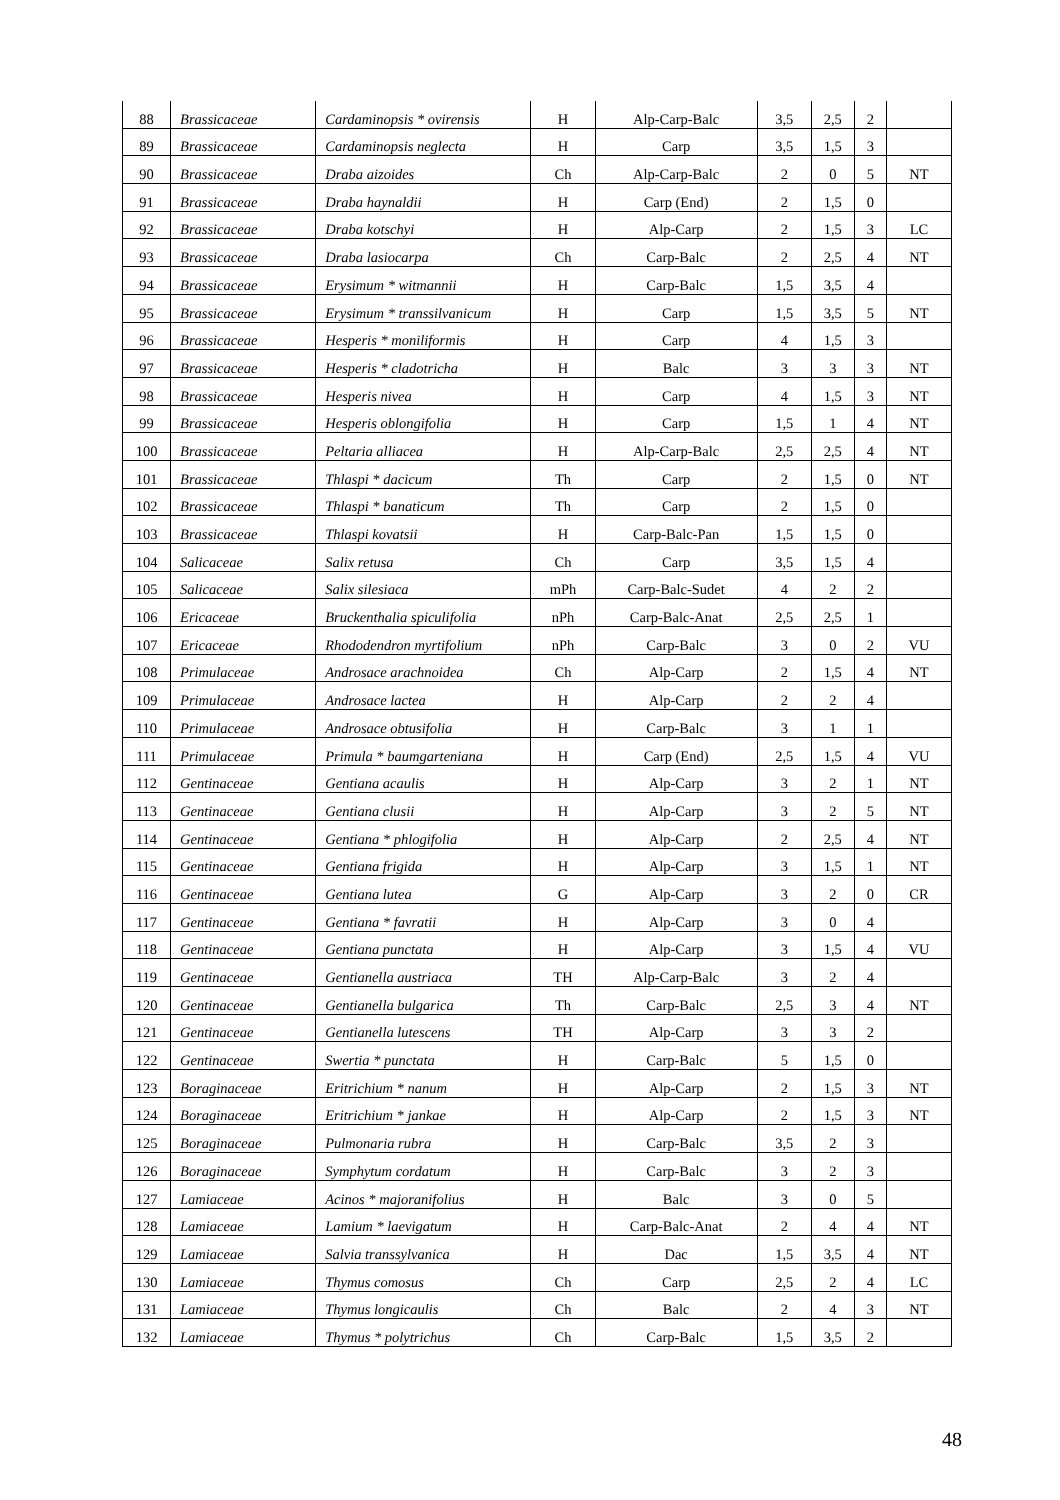| 88 | Brassicaceae | Cardaminopsis * ovirensis | H | Alp-Carp-Balc | 3,5 | 2,5 | 2 | |
| 89 | Brassicaceae | Cardaminopsis neglecta | H | Carp | 3,5 | 1,5 | 3 | |
| 90 | Brassicaceae | Draba aizoides | Ch | Alp-Carp-Balc | 2 | 0 | 5 | NT |
| 91 | Brassicaceae | Draba haynaldii | H | Carp (End) | 2 | 1,5 | 0 | |
| 92 | Brassicaceae | Draba kotschyi | H | Alp-Carp | 2 | 1,5 | 3 | LC |
| 93 | Brassicaceae | Draba lasiocarpa | Ch | Carp-Balc | 2 | 2,5 | 4 | NT |
| 94 | Brassicaceae | Erysimum * witmannii | H | Carp-Balc | 1,5 | 3,5 | 4 | |
| 95 | Brassicaceae | Erysimum * transsilvanicum | H | Carp | 1,5 | 3,5 | 5 | NT |
| 96 | Brassicaceae | Hesperis * moniliformis | H | Carp | 4 | 1,5 | 3 | |
| 97 | Brassicaceae | Hesperis * cladotricha | H | Balc | 3 | 3 | 3 | NT |
| 98 | Brassicaceae | Hesperis nivea | H | Carp | 4 | 1,5 | 3 | NT |
| 99 | Brassicaceae | Hesperis oblongifolia | H | Carp | 1,5 | 1 | 4 | NT |
| 100 | Brassicaceae | Peltaria alliacea | H | Alp-Carp-Balc | 2,5 | 2,5 | 4 | NT |
| 101 | Brassicaceae | Thlaspi * dacicum | Th | Carp | 2 | 1,5 | 0 | NT |
| 102 | Brassicaceae | Thlaspi * banaticum | Th | Carp | 2 | 1,5 | 0 | |
| 103 | Brassicaceae | Thlaspi kovatsii | H | Carp-Balc-Pan | 1,5 | 1,5 | 0 | |
| 104 | Salicaceae | Salix retusa | Ch | Carp | 3,5 | 1,5 | 4 | |
| 105 | Salicaceae | Salix silesiaca | mPh | Carp-Balc-Sudet | 4 | 2 | 2 | |
| 106 | Ericaceae | Bruckenthalia spiculifolia | nPh | Carp-Balc-Anat | 2,5 | 2,5 | 1 | |
| 107 | Ericaceae | Rhododendron myrtifolium | nPh | Carp-Balc | 3 | 0 | 2 | VU |
| 108 | Primulaceae | Androsace arachnoidea | Ch | Alp-Carp | 2 | 1,5 | 4 | NT |
| 109 | Primulaceae | Androsace lactea | H | Alp-Carp | 2 | 2 | 4 | |
| 110 | Primulaceae | Androsace obtusifolia | H | Carp-Balc | 3 | 1 | 1 | |
| 111 | Primulaceae | Primula * baumgarteniana | H | Carp (End) | 2,5 | 1,5 | 4 | VU |
| 112 | Gentinaceae | Gentiana acaulis | H | Alp-Carp | 3 | 2 | 1 | NT |
| 113 | Gentinaceae | Gentiana clusii | H | Alp-Carp | 3 | 2 | 5 | NT |
| 114 | Gentinaceae | Gentiana * phlogifolia | H | Alp-Carp | 2 | 2,5 | 4 | NT |
| 115 | Gentinaceae | Gentiana frigida | H | Alp-Carp | 3 | 1,5 | 1 | NT |
| 116 | Gentinaceae | Gentiana lutea | G | Alp-Carp | 3 | 2 | 0 | CR |
| 117 | Gentinaceae | Gentiana * favratii | H | Alp-Carp | 3 | 0 | 4 | |
| 118 | Gentinaceae | Gentiana punctata | H | Alp-Carp | 3 | 1,5 | 4 | VU |
| 119 | Gentinaceae | Gentianella austriaca | TH | Alp-Carp-Balc | 3 | 2 | 4 | |
| 120 | Gentinaceae | Gentianella bulgarica | Th | Carp-Balc | 2,5 | 3 | 4 | NT |
| 121 | Gentinaceae | Gentianella lutescens | TH | Alp-Carp | 3 | 3 | 2 | |
| 122 | Gentinaceae | Swertia * punctata | H | Carp-Balc | 5 | 1,5 | 0 | |
| 123 | Boraginaceae | Eritrichium * nanum | H | Alp-Carp | 2 | 1,5 | 3 | NT |
| 124 | Boraginaceae | Eritrichium * jankae | H | Alp-Carp | 2 | 1,5 | 3 | NT |
| 125 | Boraginaceae | Pulmonaria rubra | H | Carp-Balc | 3,5 | 2 | 3 | |
| 126 | Boraginaceae | Symphytum cordatum | H | Carp-Balc | 3 | 2 | 3 | |
| 127 | Lamiaceae | Acinos * majoranifolius | H | Balc | 3 | 0 | 5 | |
| 128 | Lamiaceae | Lamium * laevigatum | H | Carp-Balc-Anat | 2 | 4 | 4 | NT |
| 129 | Lamiaceae | Salvia transsylvanica | H | Dac | 1,5 | 3,5 | 4 | NT |
| 130 | Lamiaceae | Thymus comosus | Ch | Carp | 2,5 | 2 | 4 | LC |
| 131 | Lamiaceae | Thymus longicaulis | Ch | Balc | 2 | 4 | 3 | NT |
| 132 | Lamiaceae | Thymus * polytrichus | Ch | Carp-Balc | 1,5 | 3,5 | 2 | |
48